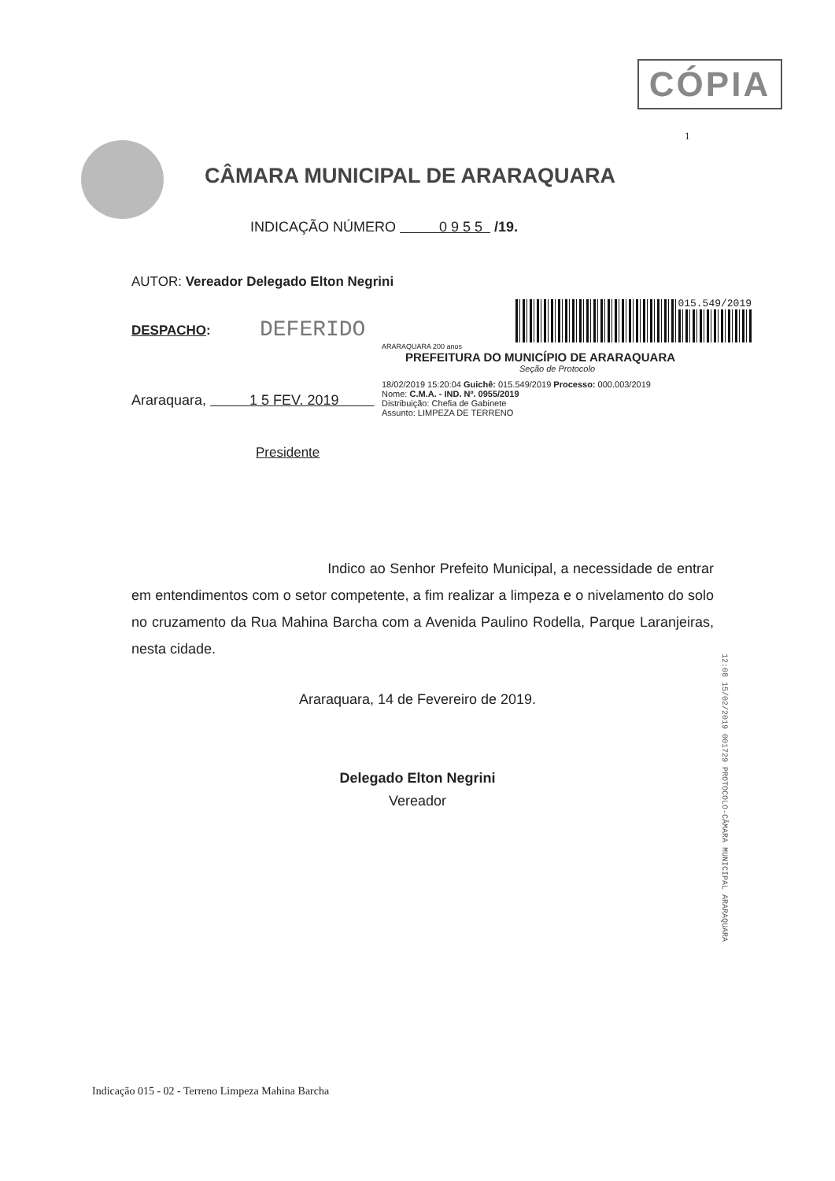CÓPIA
1
CÂMARA MUNICIPAL DE ARARAQUARA
INDICAÇÃO NÚMERO 0 9 5 5 /19.
AUTOR: Vereador Delegado Elton Negrini
DESPACHO: DEFERIDO
015.549/2019
ARARAQUARA 200 anos
PREFEITURA DO MUNICÍPIO DE ARARAQUARA
Seção de Protocolo
18/02/2019 15:20:04 Guichê: 015.549/2019 Processo: 000.003/2019
Nome: C.M.A. - IND. Nº. 0955/2019
Distribuição: Chefia de Gabinete
Assunto: LIMPEZA DE TERRENO
Araraquara, 1 5 FEV. 2019
Presidente
Indico ao Senhor Prefeito Municipal, a necessidade de entrar em entendimentos com o setor competente, a fim realizar a limpeza e o nivelamento do solo no cruzamento da Rua Mahina Barcha com a Avenida Paulino Rodella, Parque Laranjeiras, nesta cidade.
Araraquara, 14 de Fevereiro de 2019.
Delegado Elton Negrini
Vereador
12:08 15/02/2019 001729 PROTOCOLO-CÂMARA MUNICIPAL ARARAQUARA
Indicação 015 - 02 - Terreno Limpeza Mahina Barcha